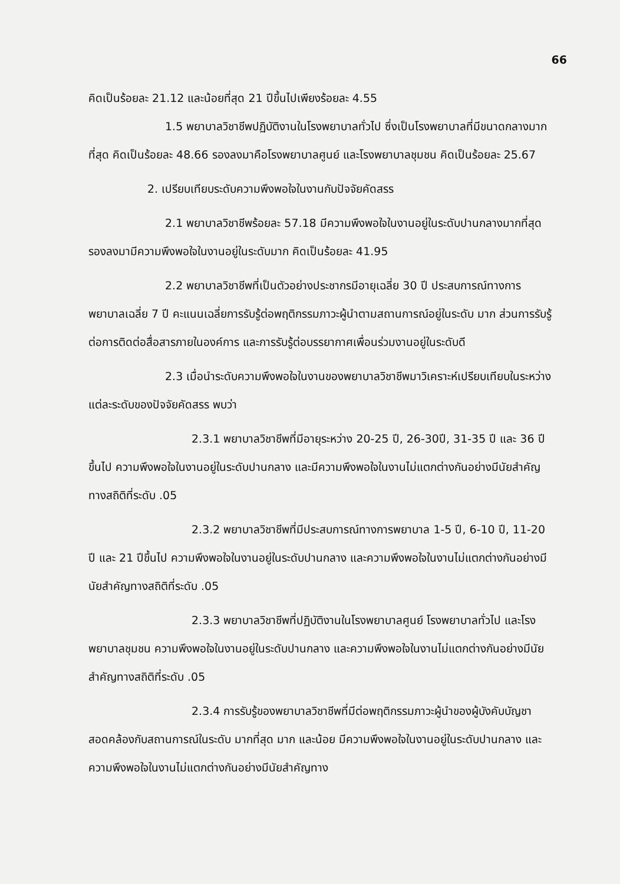66
คิดเป็นร้อยละ 21.12 และน้อยที่สุด 21 ปีขึ้นไปเพียงร้อยละ 4.55
1.5 พยาบาลวิชาชีพปฏิบัติงานในโรงพยาบาลทั่วไป ซึ่งเป็นโรงพยาบาลที่มีขนาดกลางมากที่สุด คิดเป็นร้อยละ 48.66 รองลงมาคือโรงพยาบาลศูนย์ และโรงพยาบาลชุมชน คิดเป็นร้อยละ 25.67
2. เปรียบเทียบระดับความพึงพอใจในงานกับปัจจัยคัดสรร
2.1 พยาบาลวิชาชีพร้อยละ 57.18 มีความพึงพอใจในงานอยู่ในระดับปานกลางมากที่สุด รองลงมามีความพึงพอใจในงานอยู่ในระดับมาก คิดเป็นร้อยละ 41.95
2.2 พยาบาลวิชาชีพที่เป็นตัวอย่างประชากรมีอายุเฉลี่ย 30 ปี ประสบการณ์ทางการพยาบาลเฉลี่ย 7 ปี คะแนนเฉลี่ยการรับรู้ต่อพฤติกรรมภาวะผู้นำตามสถานการณ์อยู่ในระดับ มาก ส่วนการรับรู้ต่อการติดต่อสื่อสารภายในองค์การ และการรับรู้ต่อบรรยากาศเพื่อนร่วมงานอยู่ในระดับดี
2.3 เมื่อนำระดับความพึงพอใจในงานของพยาบาลวิชาชีพมาวิเคราะห์เปรียบเทียบในระหว่างแต่ละระดับของปัจจัยคัดสรร พบว่า
2.3.1 พยาบาลวิชาชีพที่มีอายุระหว่าง 20-25 ปี, 26-30ปี, 31-35 ปี และ 36 ปีขึ้นไป ความพึงพอใจในงานอยู่ในระดับปานกลาง และมีความพึงพอใจในงานไม่แตกต่างกันอย่างมีนัยสำคัญทางสถิติที่ระดับ .05
2.3.2 พยาบาลวิชาชีพที่มีประสบการณ์ทางการพยาบาล 1-5 ปี, 6-10 ปี, 11-20 ปี และ 21 ปีขึ้นไป ความพึงพอใจในงานอยู่ในระดับปานกลาง และความพึงพอใจในงานไม่แตกต่างกันอย่างมีนัยสำคัญทางสถิติที่ระดับ .05
2.3.3 พยาบาลวิชาชีพที่ปฏิบัติงานในโรงพยาบาลศูนย์ โรงพยาบาลทั่วไป และโรงพยาบาลชุมชน ความพึงพอใจในงานอยู่ในระดับปานกลาง และความพึงพอใจในงานไม่แตกต่างกันอย่างมีนัยสำคัญทางสถิติที่ระดับ .05
2.3.4 การรับรู้ของพยาบาลวิชาชีพที่มีต่อพฤติกรรมภาวะผู้นำของผู้บังคับบัญชาสอดคล้องกับสถานการณ์ในระดับ มากที่สุด มาก และน้อย มีความพึงพอใจในงานอยู่ในระดับปานกลาง และความพึงพอใจในงานไม่แตกต่างกันอย่างมีนัยสำคัญทาง